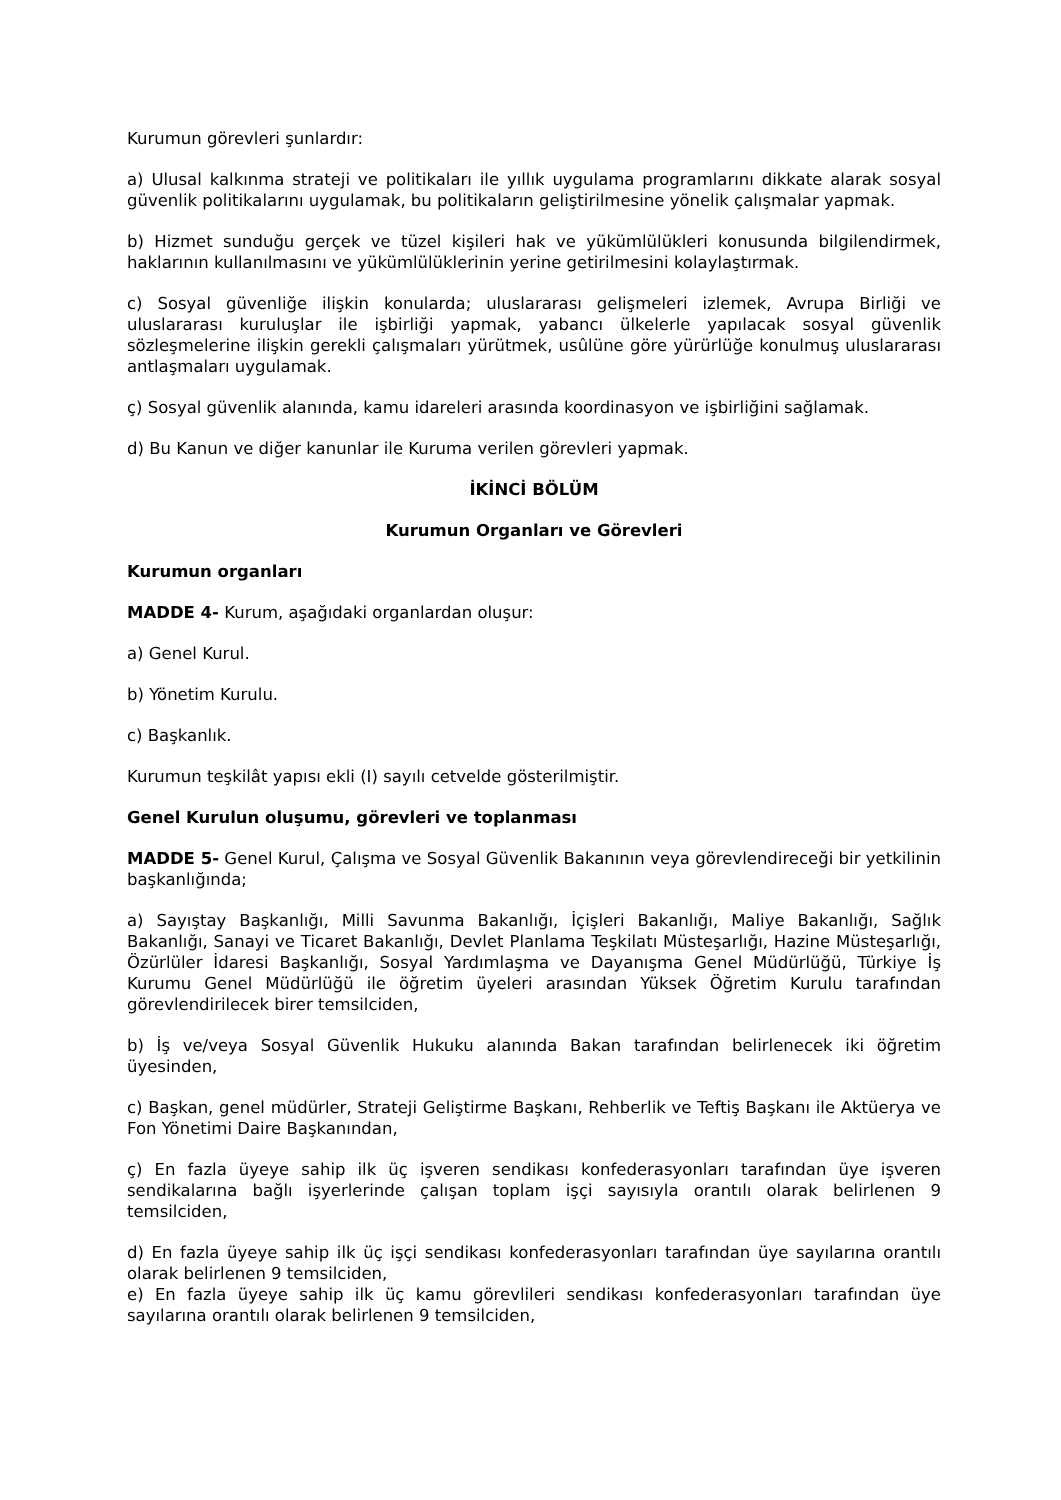Kurumun görevleri şunlardır:
a) Ulusal kalkınma strateji ve politikaları ile yıllık uygulama programlarını dikkate alarak sosyal güvenlik politikalarını uygulamak, bu politikaların geliştirilmesine yönelik çalışmalar yapmak.
b) Hizmet sunduğu gerçek ve tüzel kişileri hak ve yükümlülükleri konusunda bilgilendirmek, haklarının kullanılmasını ve yükümlülüklerinin yerine getirilmesini kolaylaştırmak.
c) Sosyal güvenliğe ilişkin konularda; uluslararası gelişmeleri izlemek, Avrupa Birliği ve uluslararası kuruluşlar ile işbirliği yapmak, yabancı ülkelerle yapılacak sosyal güvenlik sözleşmelerine ilişkin gerekli çalışmaları yürütmek, usûlüne göre yürürlüğe konulmuş uluslararası antlaşmaları uygulamak.
ç) Sosyal güvenlik alanında, kamu idareleri arasında koordinasyon ve işbirliğini sağlamak.
d) Bu Kanun ve diğer kanunlar ile Kuruma verilen görevleri yapmak.
İKİNCİ BÖLÜM
Kurumun Organları ve Görevleri
Kurumun organları
MADDE 4- Kurum, aşağıdaki organlardan oluşur:
a) Genel Kurul.
b) Yönetim Kurulu.
c) Başkanlık.
Kurumun teşkilât yapısı ekli (I) sayılı cetvelde gösterilmiştir.
Genel Kurulun oluşumu, görevleri ve toplanması
MADDE 5- Genel Kurul, Çalışma ve Sosyal Güvenlik Bakanının veya görevlendireceği bir yetkilinin başkanlığında;
a) Sayıştay Başkanlığı, Milli Savunma Bakanlığı, İçişleri Bakanlığı, Maliye Bakanlığı, Sağlık Bakanlığı, Sanayi ve Ticaret Bakanlığı, Devlet Planlama Teşkilatı Müsteşarlığı, Hazine Müsteşarlığı, Özürlüler İdaresi Başkanlığı, Sosyal Yardımlaşma ve Dayanışma Genel Müdürlüğü, Türkiye İş Kurumu Genel Müdürlüğü ile öğretim üyeleri arasından Yüksek Öğretim Kurulu tarafından görevlendirilecek birer temsilciden,
b) İş ve/veya Sosyal Güvenlik Hukuku alanında Bakan tarafından belirlenecek iki öğretim üyesinden,
c) Başkan, genel müdürler, Strateji Geliştirme Başkanı, Rehberlik ve Teftiş Başkanı ile Aktüerya ve Fon Yönetimi Daire Başkanından,
ç) En fazla üyeye sahip ilk üç işveren sendikası konfederasyonları tarafından üye işveren sendikalarına bağlı işyerlerinde çalışan toplam işçi sayısıyla orantılı olarak belirlenen 9 temsilciden,
d) En fazla üyeye sahip ilk üç işçi sendikası konfederasyonları tarafından üye sayılarına orantılı olarak belirlenen 9 temsilciden,
e) En fazla üyeye sahip ilk üç kamu görevlileri sendikası konfederasyonları tarafından üye sayılarına orantılı olarak belirlenen 9 temsilciden,